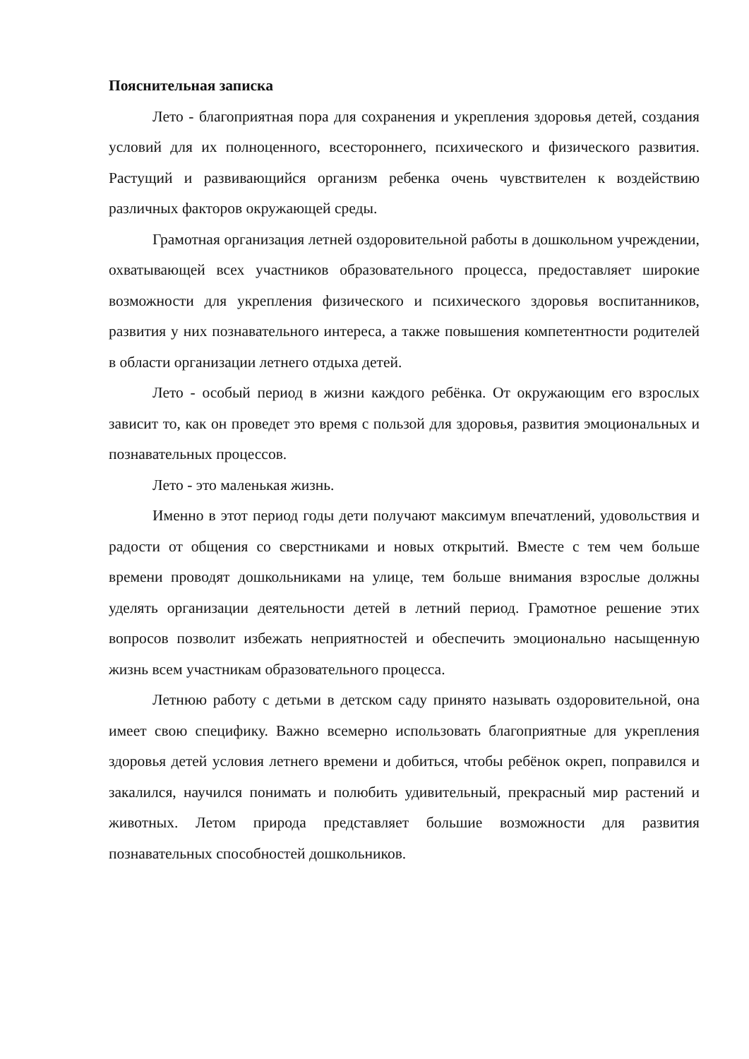Пояснительная записка
Лето - благоприятная пора для сохранения и укрепления здоровья детей, создания условий для их полноценного, всестороннего, психического и физического развития. Растущий и развивающийся организм ребенка очень чувствителен к воздействию различных факторов окружающей среды.
Грамотная организация летней оздоровительной работы в дошкольном учреждении, охватывающей всех участников образовательного процесса, предоставляет широкие возможности для укрепления физического и психического здоровья воспитанников, развития у них познавательного интереса, а также повышения компетентности родителей в области организации летнего отдыха детей.
Лето - особый период в жизни каждого ребёнка. От окружающим его взрослых зависит то, как он проведет это время с пользой для здоровья, развития эмоциональных и познавательных процессов.
Лето - это маленькая жизнь.
Именно в этот период годы дети получают максимум впечатлений, удовольствия и радости от общения со сверстниками и новых открытий. Вместе с тем чем больше времени проводят дошкольниками на улице, тем больше внимания взрослые должны уделять организации деятельности детей в летний период. Грамотное решение этих вопросов позволит избежать неприятностей и обеспечить эмоционально насыщенную жизнь всем участникам образовательного процесса.
Летнюю работу с детьми в детском саду принято называть оздоровительной, она имеет свою специфику. Важно всемерно использовать благоприятные для укрепления здоровья детей условия летнего времени и добиться, чтобы ребёнок окреп, поправился и закалился, научился понимать и полюбить удивительный, прекрасный мир растений и животных. Летом природа представляет большие возможности для развития познавательных способностей дошкольников.